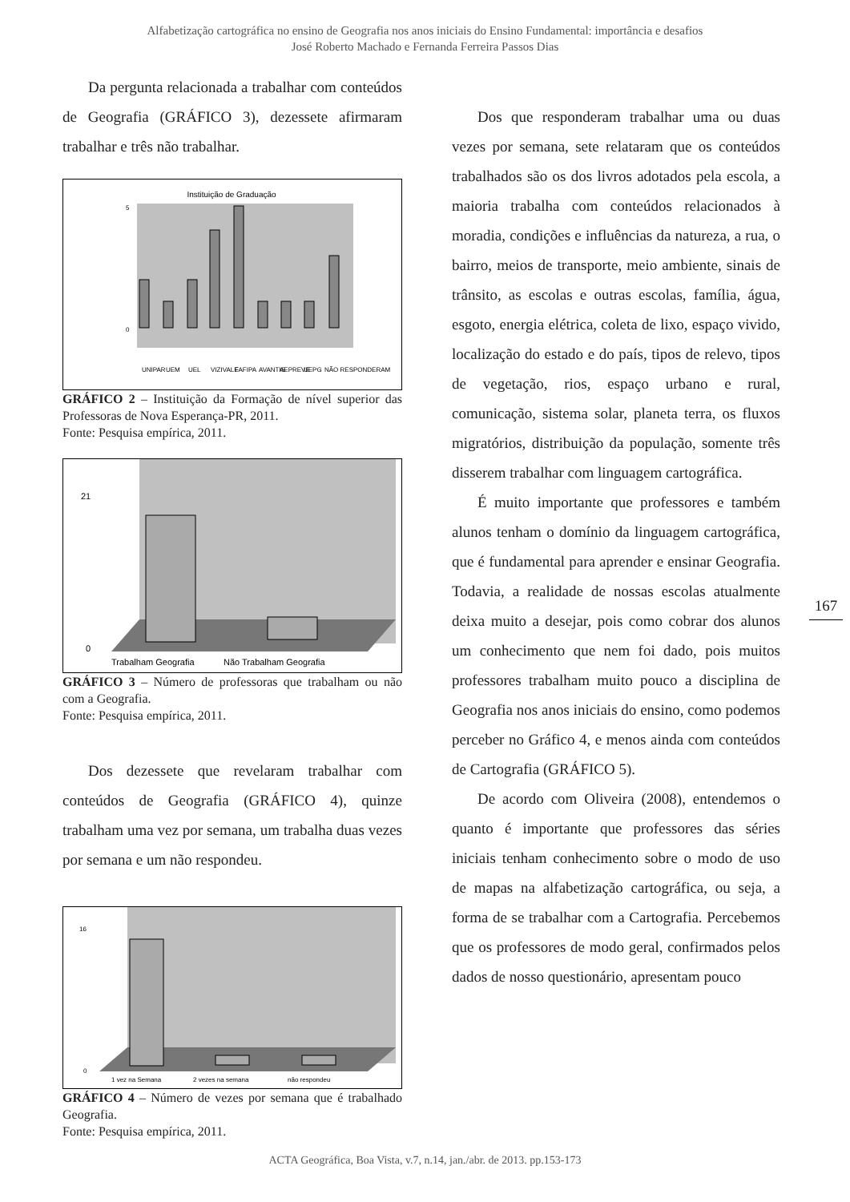Alfabetização cartográfica no ensino de Geografia nos anos iniciais do Ensino Fundamental: importância e desafios
José Roberto Machado e Fernanda Ferreira Passos Dias
Da pergunta relacionada a trabalhar com conteúdos de Geografia (GRÁFICO 3), dezessete afirmaram trabalhar e três não trabalhar.
Instituição de Graduação
5
0
UNIPAR
UEM
UEL
VIZIVALE
FAFIPA
AVANTIS
AEPREVE
UEPG
NÃO RESPONDERAM
GRÁFICO 2 – Instituição da Formação de nível superior das Professoras de Nova Esperança-PR, 2011.
Fonte: Pesquisa empírica, 2011.
21
0
Trabalham Geografia
Não Trabalham Geografia
GRÁFICO 3 – Número de professoras que trabalham ou não com a Geografia.
Fonte: Pesquisa empírica, 2011.
Dos dezessete que revelaram trabalhar com conteúdos de Geografia (GRÁFICO 4), quinze trabalham uma vez por semana, um trabalha duas vezes por semana e um não respondeu.
16
0
1 vez na Semana
2 vezes na semana
não respondeu
GRÁFICO 4 – Número de vezes por semana que é trabalhado Geografia.
Fonte: Pesquisa empírica, 2011.
Dos que responderam trabalhar uma ou duas vezes por semana, sete relataram que os conteúdos trabalhados são os dos livros adotados pela escola, a maioria trabalha com conteúdos relacionados à moradia, condições e influências da natureza, a rua, o bairro, meios de transporte, meio ambiente, sinais de trânsito, as escolas e outras escolas, família, água, esgoto, energia elétrica, coleta de lixo, espaço vivido, localização do estado e do país, tipos de relevo, tipos de vegetação, rios, espaço urbano e rural, comunicação, sistema solar, planeta terra, os fluxos migratórios, distribuição da população, somente três disserem trabalhar com linguagem cartográfica.
É muito importante que professores e também alunos tenham o domínio da linguagem cartográfica, que é fundamental para aprender e ensinar Geografia. Todavia, a realidade de nossas escolas atualmente deixa muito a desejar, pois como cobrar dos alunos um conhecimento que nem foi dado, pois muitos professores trabalham muito pouco a disciplina de Geografia nos anos iniciais do ensino, como podemos perceber no Gráfico 4, e menos ainda com conteúdos de Cartografia (GRÁFICO 5).
De acordo com Oliveira (2008), entendemos o quanto é importante que professores das séries iniciais tenham conhecimento sobre o modo de uso de mapas na alfabetização cartográfica, ou seja, a forma de se trabalhar com a Cartografia. Percebemos que os professores de modo geral, confirmados pelos dados de nosso questionário, apresentam pouco
167
ACTA Geográfica, Boa Vista, v.7, n.14, jan./abr. de 2013. pp.153-173